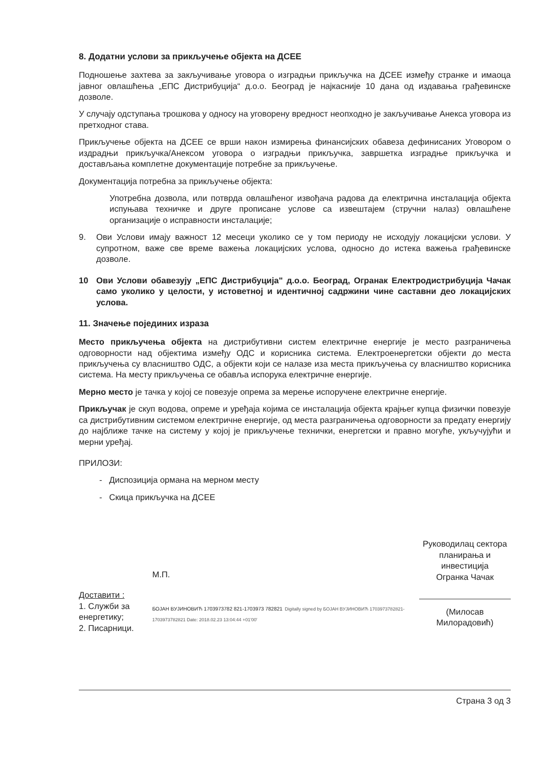8. Додатни услови за прикључење објекта на ДСЕЕ
Подношење захтева за закључивање уговора о изградњи прикључка на ДСЕЕ између странке и имаоца јавног овлашћења „ЕПС Дистрибуција“ д.о.о. Београд је најкасније 10 дана од издавања грађевинске дозволе.
У случају одступања трошкова у односу на уговорену вредност неопходно је закључивање Анекса уговора из претходног става.
Прикључење објекта на ДСЕЕ се врши након измирења финансијских обавеза дефинисаних Уговором о издрадњи прикључка/Анексом уговора о изградњи прикључка, завршетка изградње прикључка и достављања комплетне документације потребне за прикључење.
Документација потребна за прикључење објекта:
Употребна дозвола, или потврда овлашћеног извођача радова да електрична инсталација објекта испуњава техничке и друге прописане услове са извештајем (стручни налаз) овлашћене организације о исправности инсталације;
9. Ови Услови имају важност 12 месеци уколико се у том периоду не исходују локацијски услови. У супротном, важе све време важења локацијских услова, односно до истека важења грађевинске дозволе.
10 Ови Услови обавезују „ЕПС Дистрибуција" д.о.о. Београд, Огранак Електродистрибуција Чачак само уколико у целости, у истоветној и идентичној садржини чине саставни део локацијских услова.
11. Значење појединих израза
Место прикључења објекта на дистрибутивни систем електричне енергије је место разграничења одговорности над објектима између ОДС и корисника система. Електроенергетски објекти до места прикључења су власништво ОДС, а објекти који се налазе иза места прикључења су власништво корисника система. На месту прикључења се обавља испорука електричне енергије.
Мерно место је тачка у којој се повезује опрема за мерење испоручене електричне енергије.
Прикључак је скуп водова, опреме и уређаја којима се инсталација објекта крајњег купца физички повезује са дистрибутивним системом електричне енергије, од места разграничења одговорности за предату енергију до најближе тачке на систему у којој је прикључење технички, енергетски и правно могуће, укључујући и мерни уређај.
ПРИЛОЗИ:
- Диспозиција ормана на мерном месту
- Скица прикључка на ДСЕЕ
Доставити :
1. Служби за енергетику;
2. Писарници.
М.П.
БОЈАН ВУЈИНОВИЋ 1703973782 821-1703973 782821 Digitally signed by БОЈАН ВУЈИНОВИЋ 1703973782821-1703973782821 Date: 2018.02.23 13:04:44 +01'00'
Руководилац сектора
планирања и инвестиција
Огранка Чачак
(Милосав Милорадовић)
Страна 3 од 3